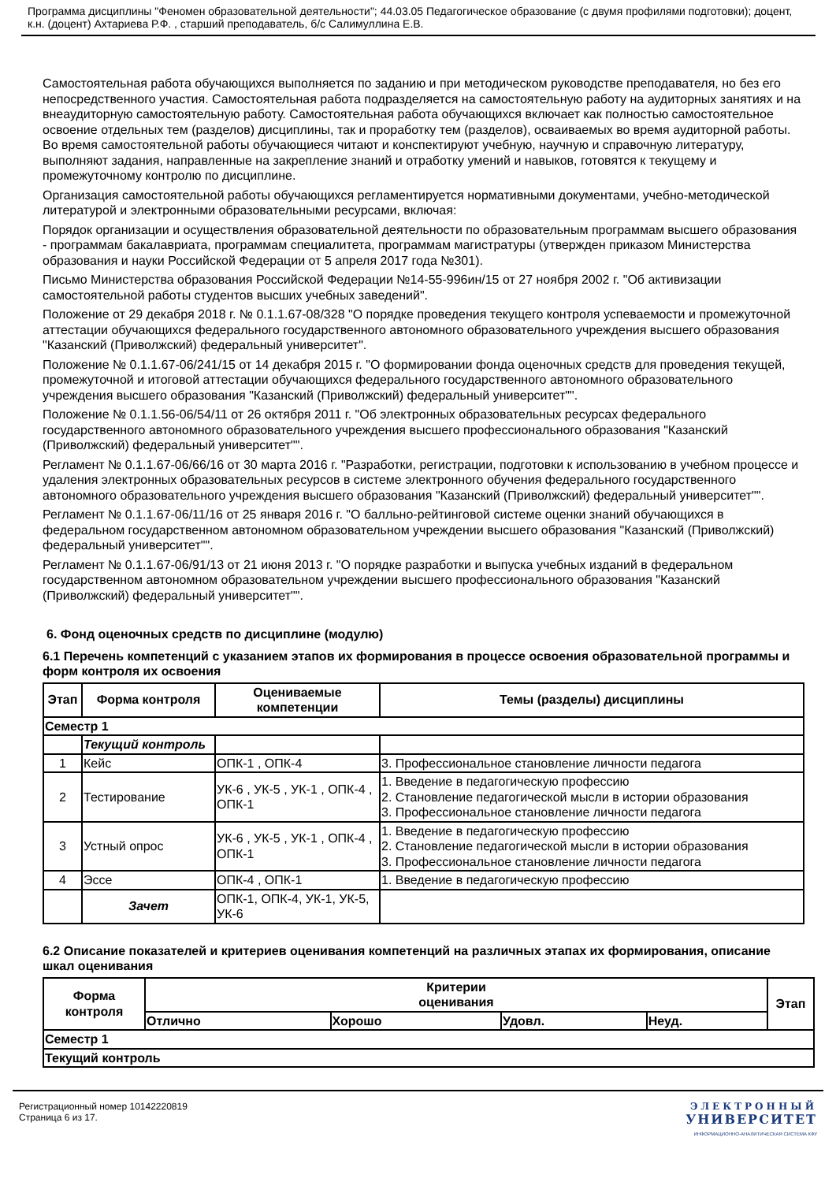Программа дисциплины "Феномен образовательной деятельности"; 44.03.05 Педагогическое образование (с двумя профилями подготовки); доцент, к.н. (доцент) Ахтариева Р.Ф. , старший преподаватель, б/с Салимуллина Е.В.
Самостоятельная работа обучающихся выполняется по заданию и при методическом руководстве преподавателя, но без его непосредственного участия. Самостоятельная работа подразделяется на самостоятельную работу на аудиторных занятиях и на внеаудиторную самостоятельную работу. Самостоятельная работа обучающихся включает как полностью самостоятельное освоение отдельных тем (разделов) дисциплины, так и проработку тем (разделов), осваиваемых во время аудиторной работы. Во время самостоятельной работы обучающиеся читают и конспектируют учебную, научную и справочную литературу, выполняют задания, направленные на закрепление знаний и отработку умений и навыков, готовятся к текущему и промежуточному контролю по дисциплине.
Организация самостоятельной работы обучающихся регламентируется нормативными документами, учебно-методической литературой и электронными образовательными ресурсами, включая:
Порядок организации и осуществления образовательной деятельности по образовательным программам высшего образования - программам бакалавриата, программам специалитета, программам магистратуры (утвержден приказом Министерства образования и науки Российской Федерации от 5 апреля 2017 года №301).
Письмо Министерства образования Российской Федерации №14-55-996ин/15 от 27 ноября 2002 г. "Об активизации самостоятельной работы студентов высших учебных заведений".
Положение от 29 декабря 2018 г. № 0.1.1.67-08/328 "О порядке проведения текущего контроля успеваемости и промежуточной аттестации обучающихся федерального государственного автономного образовательного учреждения высшего образования "Казанский (Приволжский) федеральный университет".
Положение № 0.1.1.67-06/241/15 от 14 декабря 2015 г. "О формировании фонда оценочных средств для проведения текущей, промежуточной и итоговой аттестации обучающихся федерального государственного автономного образовательного учреждения высшего образования "Казанский (Приволжский) федеральный университет"".
Положение № 0.1.1.56-06/54/11 от 26 октября 2011 г. "Об электронных образовательных ресурсах федерального государственного автономного образовательного учреждения высшего профессионального образования "Казанский (Приволжский) федеральный университет"".
Регламент № 0.1.1.67-06/66/16 от 30 марта 2016 г. "Разработки, регистрации, подготовки к использованию в учебном процессе и удаления электронных образовательных ресурсов в системе электронного обучения федерального государственного автономного образовательного учреждения высшего образования "Казанский (Приволжский) федеральный университет"".
Регламент № 0.1.1.67-06/11/16 от 25 января 2016 г. "О балльно-рейтинговой системе оценки знаний обучающихся в федеральном государственном автономном образовательном учреждении высшего образования "Казанский (Приволжский) федеральный университет"".
Регламент № 0.1.1.67-06/91/13 от 21 июня 2013 г. "О порядке разработки и выпуска учебных изданий в федеральном государственном автономном образовательном учреждении высшего профессионального образования "Казанский (Приволжский) федеральный университет"".
6. Фонд оценочных средств по дисциплине (модулю)
6.1 Перечень компетенций с указанием этапов их формирования в процессе освоения образовательной программы и форм контроля их освоения
| Этап | Форма контроля | Оцениваемые компетенции | Темы (разделы) дисциплины |
| --- | --- | --- | --- |
| Семестр 1 | | | |
| | Текущий контроль | | |
| 1 | Кейс | ОПК-1 , ОПК-4 | 3. Профессиональное становление личности педагога |
| 2 | Тестирование | УК-6 , УК-5 , УК-1 , ОПК-4 , ОПК-1 | 1. Введение в педагогическую профессию 2. Становление педагогической мысли в истории образования 3. Профессиональное становление личности педагога |
| 3 | Устный опрос | УК-6 , УК-5 , УК-1 , ОПК-4 , ОПК-1 | 1. Введение в педагогическую профессию 2. Становление педагогической мысли в истории образования 3. Профессиональное становление личности педагога |
| 4 | Эссе | ОПК-4 , ОПК-1 | 1. Введение в педагогическую профессию |
| | Зачет | ОПК-1, ОПК-4, УК-1, УК-5, УК-6 | |
6.2 Описание показателей и критериев оценивания компетенций на различных этапах их формирования, описание шкал оценивания
| Форма контроля | Критерии оценивания | | | | Этап |
| --- | --- | --- | --- | --- | --- |
| | Отлично | Хорошо | Удовл. | Неуд. | |
| Семестр 1 | | | | | |
| Текущий контроль | | | | | |
Регистрационный номер 10142220819
Страница 6 из 17.
ЭЛЕКТРОННЫЙ
УНИВЕРСИТЕТ
ИНФОРМАЦИОННО-АНАЛИТИЧЕСКАЯ СИСТЕМА КФУ